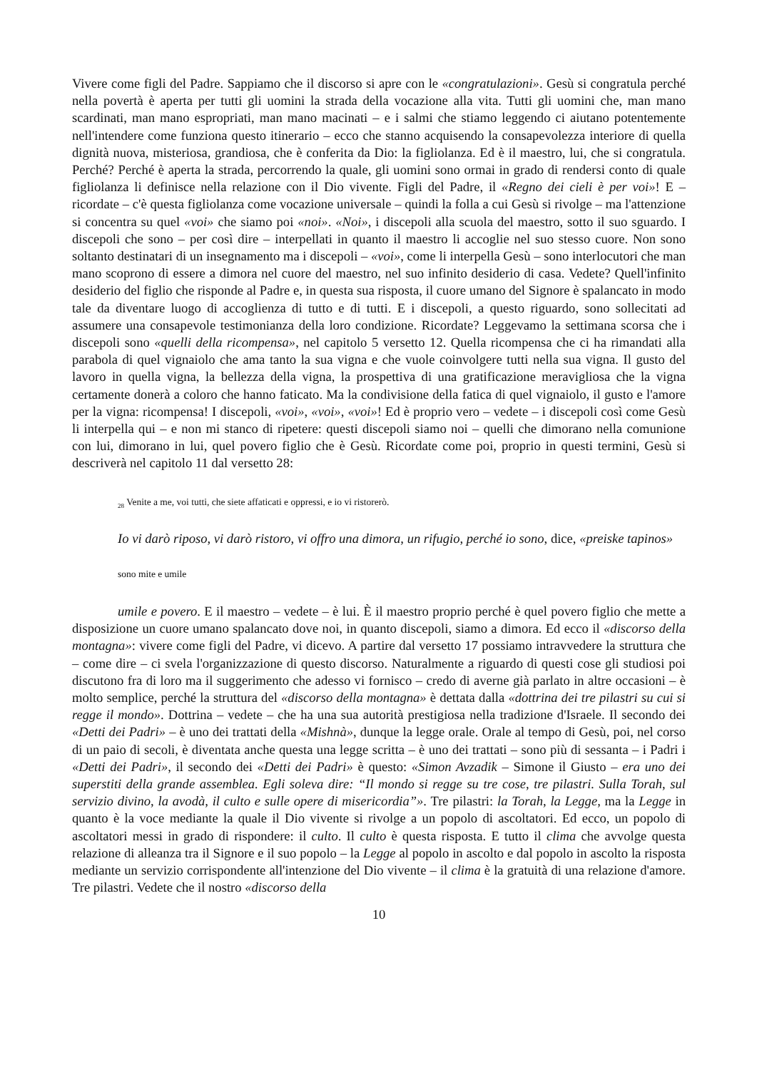Vivere come figli del Padre. Sappiamo che il discorso si apre con le «congratulazioni». Gesù si congratula perché nella povertà è aperta per tutti gli uomini la strada della vocazione alla vita. Tutti gli uomini che, man mano scardinati, man mano espropriati, man mano macinati – e i salmi che stiamo leggendo ci aiutano potentemente nell'intendere come funziona questo itinerario – ecco che stanno acquisendo la consapevolezza interiore di quella dignità nuova, misteriosa, grandiosa, che è conferita da Dio: la figliolanza. Ed è il maestro, lui, che si congratula. Perché? Perché è aperta la strada, percorrendo la quale, gli uomini sono ormai in grado di rendersi conto di quale figliolanza li definisce nella relazione con il Dio vivente. Figli del Padre, il «Regno dei cieli è per voi»! E – ricordate – c'è questa figliolanza come vocazione universale – quindi la folla a cui Gesù si rivolge – ma l'attenzione si concentra su quel «voi» che siamo poi «noi». «Noi», i discepoli alla scuola del maestro, sotto il suo sguardo. I discepoli che sono – per così dire – interpellati in quanto il maestro li accoglie nel suo stesso cuore. Non sono soltanto destinatari di un insegnamento ma i discepoli – «voi», come li interpella Gesù – sono interlocutori che man mano scoprono di essere a dimora nel cuore del maestro, nel suo infinito desiderio di casa. Vedete? Quell'infinito desiderio del figlio che risponde al Padre e, in questa sua risposta, il cuore umano del Signore è spalancato in modo tale da diventare luogo di accoglienza di tutto e di tutti. E i discepoli, a questo riguardo, sono sollecitati ad assumere una consapevole testimonianza della loro condizione. Ricordate? Leggevamo la settimana scorsa che i discepoli sono «quelli della ricompensa», nel capitolo 5 versetto 12. Quella ricompensa che ci ha rimandati alla parabola di quel vignaiolo che ama tanto la sua vigna e che vuole coinvolgere tutti nella sua vigna. Il gusto del lavoro in quella vigna, la bellezza della vigna, la prospettiva di una gratificazione meravigliosa che la vigna certamente donerà a coloro che hanno faticato. Ma la condivisione della fatica di quel vignaiolo, il gusto e l'amore per la vigna: ricompensa! I discepoli, «voi», «voi», «voi»! Ed è proprio vero – vedete – i discepoli così come Gesù li interpella qui – e non mi stanco di ripetere: questi discepoli siamo noi – quelli che dimorano nella comunione con lui, dimorano in lui, quel povero figlio che è Gesù. Ricordate come poi, proprio in questi termini, Gesù si descriverà nel capitolo 11 dal versetto 28:
<sub>28</sub> Venite a me, voi tutti, che siete affaticati e oppressi, e io vi ristorerò.
Io vi darò riposo, vi darò ristoro, vi offro una dimora, un rifugio, perché io sono, dice, «preiske tapinos»
sono mite e umile
umile e povero. E il maestro – vedete – è lui. È il maestro proprio perché è quel povero figlio che mette a disposizione un cuore umano spalancato dove noi, in quanto discepoli, siamo a dimora. Ed ecco il «discorso della montagna»: vivere come figli del Padre, vi dicevo. A partire dal versetto 17 possiamo intravvedere la struttura che – come dire – ci svela l'organizzazione di questo discorso. Naturalmente a riguardo di questi cose gli studiosi poi discutono fra di loro ma il suggerimento che adesso vi fornisco – credo di averne già parlato in altre occasioni – è molto semplice, perché la struttura del «discorso della montagna» è dettata dalla «dottrina dei tre pilastri su cui si regge il mondo». Dottrina – vedete – che ha una sua autorità prestigiosa nella tradizione d'Israele. Il secondo dei «Detti dei Padri» – è uno dei trattati della «Mishnà», dunque la legge orale. Orale al tempo di Gesù, poi, nel corso di un paio di secoli, è diventata anche questa una legge scritta – è uno dei trattati – sono più di sessanta – i Padri i «Detti dei Padri», il secondo dei «Detti dei Padri» è questo: «Simon Avzadik – Simone il Giusto – era uno dei superstiti della grande assemblea. Egli soleva dire: “Il mondo si regge su tre cose, tre pilastri. Sulla Torah, sul servizio divino, la avodà, il culto e sulle opere di misericordia”». Tre pilastri: la Torah, la Legge, ma la Legge in quanto è la voce mediante la quale il Dio vivente si rivolge a un popolo di ascoltatori. Ed ecco, un popolo di ascoltatori messi in grado di rispondere: il culto. Il culto è questa risposta. E tutto il clima che avvolge questa relazione di alleanza tra il Signore e il suo popolo – la Legge al popolo in ascolto e dal popolo in ascolto la risposta mediante un servizio corrispondente all'intenzione del Dio vivente – il clima è la gratuità di una relazione d'amore. Tre pilastri. Vedete che il nostro «discorso della
10